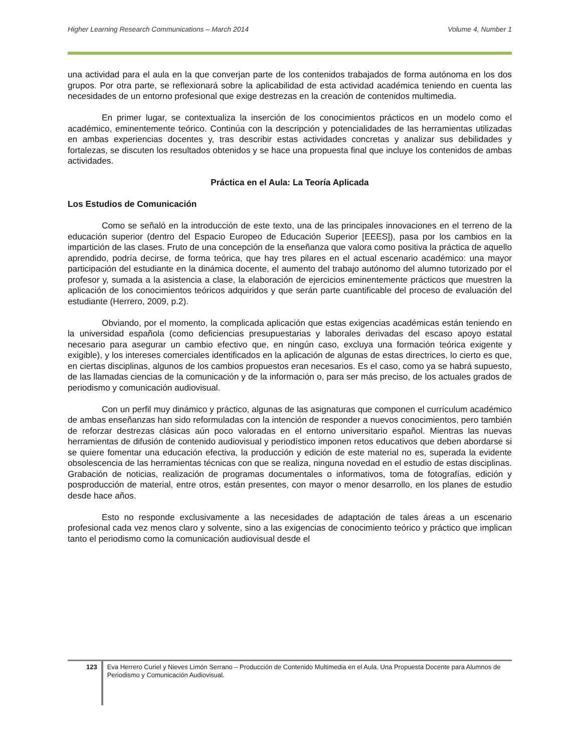Higher Learning Research Communications – March 2014 Volume 4, Number 1
una actividad para el aula en la que converjan parte de los contenidos trabajados de forma autónoma en los dos grupos. Por otra parte, se reflexionará sobre la aplicabilidad de esta actividad académica teniendo en cuenta las necesidades de un entorno profesional que exige destrezas en la creación de contenidos multimedia.
En primer lugar, se contextualiza la inserción de los conocimientos prácticos en un modelo como el académico, eminentemente teórico. Continúa con la descripción y potencialidades de las herramientas utilizadas en ambas experiencias docentes y, tras describir estas actividades concretas y analizar sus debilidades y fortalezas, se discuten los resultados obtenidos y se hace una propuesta final que incluye los contenidos de ambas actividades.
Práctica en el Aula: La Teoría Aplicada
Los Estudios de Comunicación
Como se señaló en la introducción de este texto, una de las principales innovaciones en el terreno de la educación superior (dentro del Espacio Europeo de Educación Superior [EEES]), pasa por los cambios en la impartición de las clases. Fruto de una concepción de la enseñanza que valora como positiva la práctica de aquello aprendido, podría decirse, de forma teórica, que hay tres pilares en el actual escenario académico: una mayor participación del estudiante en la dinámica docente, el aumento del trabajo autónomo del alumno tutorizado por el profesor y, sumada a la asistencia a clase, la elaboración de ejercicios eminentemente prácticos que muestren la aplicación de los conocimientos teóricos adquiridos y que serán parte cuantificable del proceso de evaluación del estudiante (Herrero, 2009, p.2).
Obviando, por el momento, la complicada aplicación que estas exigencias académicas están teniendo en la universidad española (como deficiencias presupuestarias y laborales derivadas del escaso apoyo estatal necesario para asegurar un cambio efectivo que, en ningún caso, excluya una formación teórica exigente y exigible), y los intereses comerciales identificados en la aplicación de algunas de estas directrices, lo cierto es que, en ciertas disciplinas, algunos de los cambios propuestos eran necesarios. Es el caso, como ya se habrá supuesto, de las llamadas ciencias de la comunicación y de la información o, para ser más preciso, de los actuales grados de periodismo y comunicación audiovisual.
Con un perfil muy dinámico y práctico, algunas de las asignaturas que componen el currículum académico de ambas enseñanzas han sido reformuladas con la intención de responder a nuevos conocimientos, pero también de reforzar destrezas clásicas aún poco valoradas en el entorno universitario español. Mientras las nuevas herramientas de difusión de contenido audiovisual y periodístico imponen retos educativos que deben abordarse si se quiere fomentar una educación efectiva, la producción y edición de este material no es, superada la evidente obsolescencia de las herramientas técnicas con que se realiza, ninguna novedad en el estudio de estas disciplinas. Grabación de noticias, realización de programas documentales o informativos, toma de fotografías, edición y posproducción de material, entre otros, están presentes, con mayor o menor desarrollo, en los planes de estudio desde hace años.
Esto no responde exclusivamente a las necesidades de adaptación de tales áreas a un escenario profesional cada vez menos claro y solvente, sino a las exigencias de conocimiento teórico y práctico que implican tanto el periodismo como la comunicación audiovisual desde el
123
Eva Herrero Curiel y Nieves Limón Serrano – Producción de Contenido Multimedia en el Aula. Una Propuesta Docente para Alumnos de Periodismo y Comunicación Audiovisual.